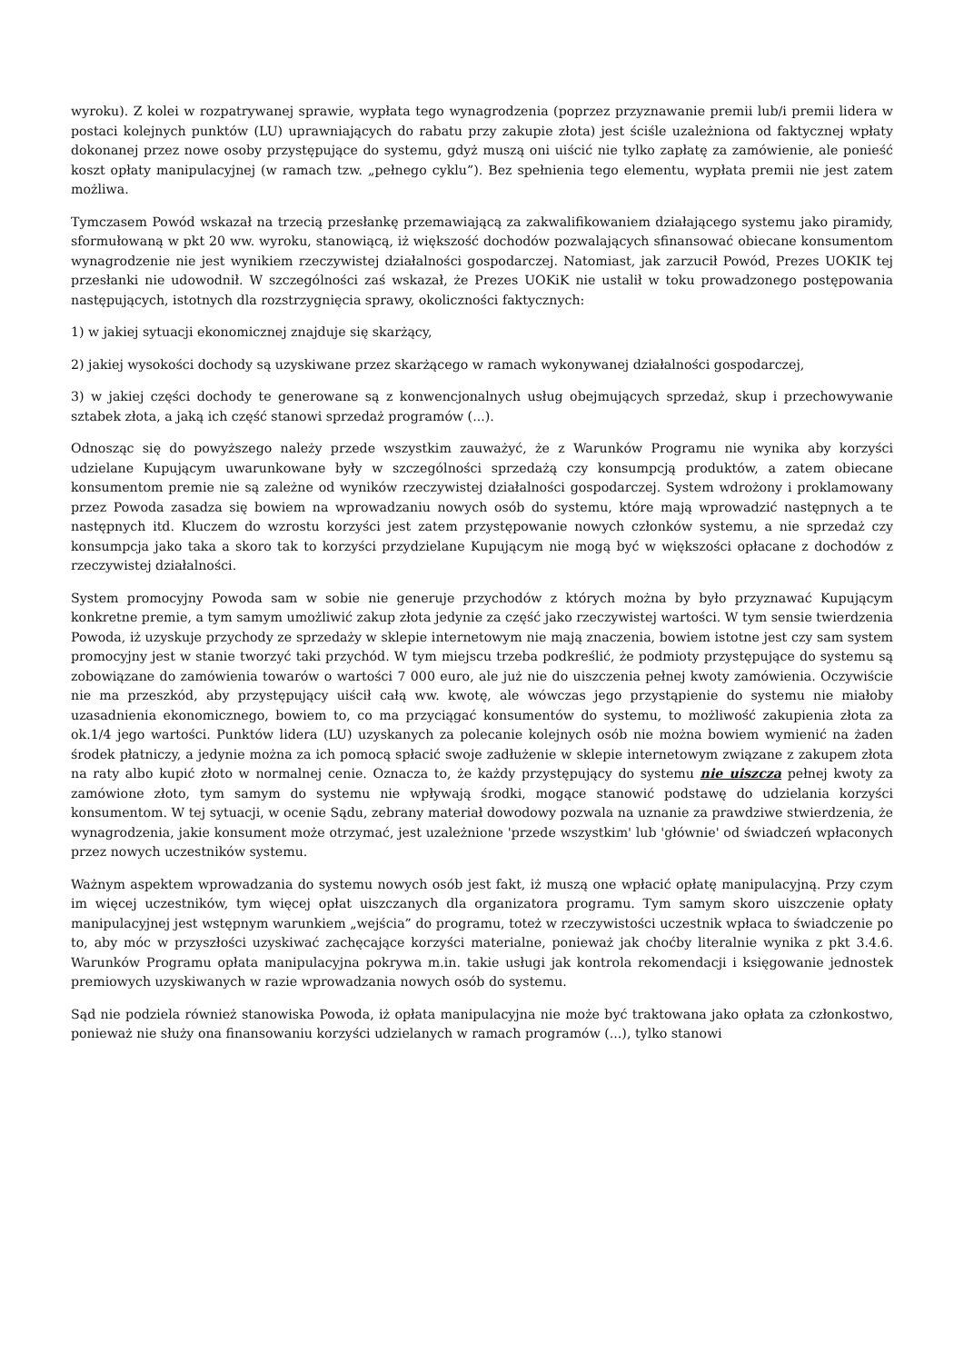wyroku). Z kolei w rozpatrywanej sprawie, wypłata tego wynagrodzenia (poprzez przyznawanie premii lub/i premii lidera w postaci kolejnych punktów (LU) uprawniających do rabatu przy zakupie złota) jest ściśle uzależniona od faktycznej wpłaty dokonanej przez nowe osoby przystępujące do systemu, gdyż muszą oni uiścić nie tylko zapłatę za zamówienie, ale ponieść koszt opłaty manipulacyjnej (w ramach tzw. „pełnego cyklu”). Bez spełnienia tego elementu, wypłata premii nie jest zatem możliwa.
Tymczasem Powód wskazał na trzecią przesłankę przemawiającą za zakwalifikowaniem działającego systemu jako piramidy, sformułowaną w pkt 20 ww. wyroku, stanowiącą, iż większość dochodów pozwalających sfinansować obiecane konsumentom wynagrodzenie nie jest wynikiem rzeczywistej działalności gospodarczej. Natomiast, jak zarzucił Powód, Prezes UOKIK tej przesłanki nie udowodnił. W szczególności zaś wskazał, że Prezes UOKiK nie ustalił w toku prowadzonego postępowania następujących, istotnych dla rozstrzygnięcia sprawy, okoliczności faktycznych:
1) w jakiej sytuacji ekonomicznej znajduje się skarżący,
2) jakiej wysokości dochody są uzyskiwane przez skarżącego w ramach wykonywanej działalności gospodarczej,
3) w jakiej części dochody te generowane są z konwencjonalnych usług obejmujących sprzedaż, skup i przechowywanie sztabek złota, a jaką ich część stanowi sprzedaż programów (...).
Odnosząc się do powyższego należy przede wszystkim zauważyć, że z Warunków Programu nie wynika aby korzyści udzielane Kupującym uwarunkowane były w szczególności sprzedażą czy konsumpcją produktów, a zatem obiecane konsumentom premie nie są zależne od wyników rzeczywistej działalności gospodarczej. System wdrożony i proklamowany przez Powoda zasadza się bowiem na wprowadzaniu nowych osób do systemu, które mają wprowadzić następnych a te następnych itd. Kluczem do wzrostu korzyści jest zatem przystępowanie nowych członków systemu, a nie sprzedaż czy konsumpcja jako taka a skoro tak to korzyści przydzielane Kupującym nie mogą być w większości opłacane z dochodów z rzeczywistej działalności.
System promocyjny Powoda sam w sobie nie generuje przychodów z których można by było przyznawać Kupującym konkretne premie, a tym samym umożliwić zakup złota jedynie za część jako rzeczywistej wartości. W tym sensie twierdzenia Powoda, iż uzyskuje przychody ze sprzedaży w sklepie internetowym nie mają znaczenia, bowiem istotne jest czy sam system promocyjny jest w stanie tworzyć taki przychód. W tym miejscu trzeba podkreślić, że podmioty przystępujące do systemu są zobowiązane do zamówienia towarów o wartości 7 000 euro, ale już nie do uiszczenia pełnej kwoty zamówienia. Oczywiście nie ma przeszkód, aby przystępujący uiścił całą ww. kwotę, ale wówczas jego przystąpienie do systemu nie miałoby uzasadnienia ekonomicznego, bowiem to, co ma przyciągać konsumentów do systemu, to możliwość zakupienia złota za ok.1/4 jego wartości. Punktów lidera (LU) uzyskanych za polecanie kolejnych osób nie można bowiem wymienić na żaden środek płatniczy, a jedynie można za ich pomocą spłacić swoje zadłużenie w sklepie internetowym związane z zakupem złota na raty albo kupić złoto w normalnej cenie. Oznacza to, że każdy przystępujący do systemu nie uiszcza pełnej kwoty za zamówione złoto, tym samym do systemu nie wpływają środki, mogące stanowić podstawę do udzielania korzyści konsumentom. W tej sytuacji, w ocenie Sądu, zebrany materiał dowodowy pozwala na uznanie za prawdziwe stwierdzenia, że wynagrodzenia, jakie konsument może otrzymać, jest uzależnione 'przede wszystkim' lub 'głównie' od świadczeń wpłaconych przez nowych uczestników systemu.
Ważnym aspektem wprowadzania do systemu nowych osób jest fakt, iż muszą one wpłacić opłatę manipulacyjną. Przy czym im więcej uczestników, tym więcej opłat uiszczanych dla organizatora programu. Tym samym skoro uiszczenie opłaty manipulacyjnej jest wstępnym warunkiem „wejścia” do programu, toteż w rzeczywistości uczestnik wpłaca to świadczenie po to, aby móc w przyszłości uzyskiwać zachęcające korzyści materialne, ponieważ jak choćby literalnie wynika z pkt 3.4.6. Warunków Programu opłata manipulacyjna pokrywa m.in. takie usługi jak kontrola rekomendacji i księgowanie jednostek premiowych uzyskiwanych w razie wprowadzania nowych osób do systemu.
Sąd nie podziela również stanowiska Powoda, iż opłata manipulacyjna nie może być traktowana jako opłata za członkostwo, ponieważ nie służy ona finansowaniu korzyści udzielanych w ramach programów (...), tylko stanowi